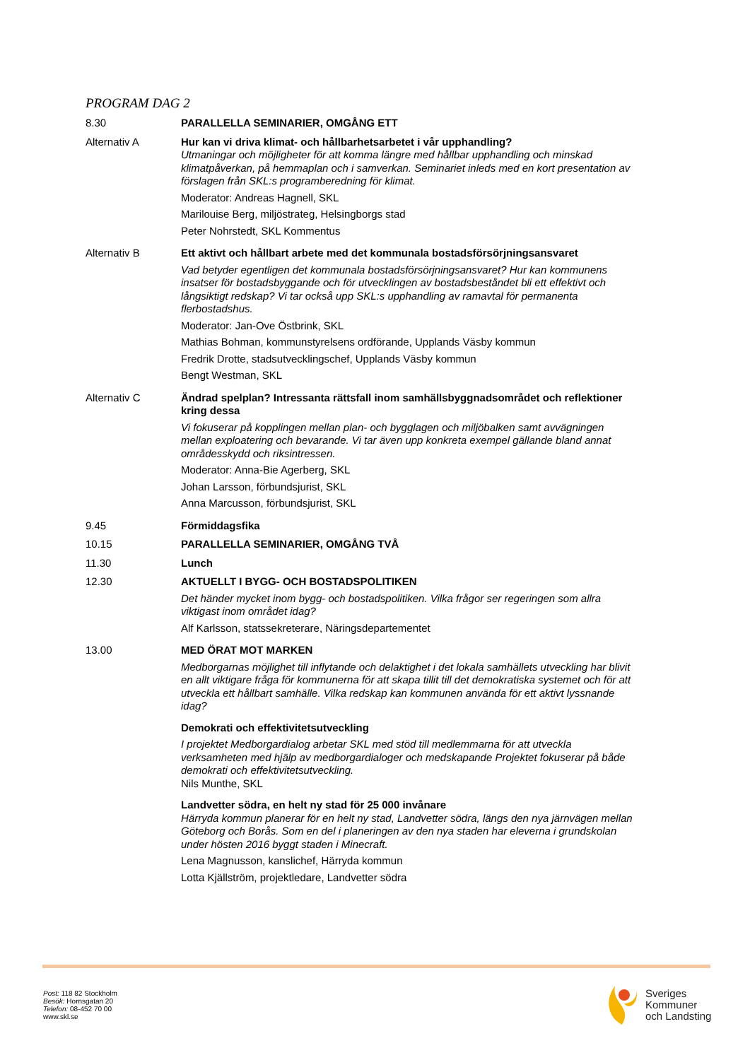PROGRAM DAG 2
8.30
PARALLELLA SEMINARIER, OMGÅNG ETT
Alternativ A
Hur kan vi driva klimat- och hållbarhetsarbetet i vår upphandling?
Utmaningar och möjligheter för att komma längre med hållbar upphandling och minskad klimatpåverkan, på hemmaplan och i samverkan. Seminariet inleds med en kort presentation av förslagen från SKL:s programberedning för klimat.
Moderator: Andreas Hagnell, SKL
Marilouise Berg, miljöstrateg, Helsingborgs stad
Peter Nohrstedt, SKL Kommentus
Alternativ B
Ett aktivt och hållbart arbete med det kommunala bostadsförsörjningsansvaret
Vad betyder egentligen det kommunala bostadsförsörjningsansvaret? Hur kan kommunens insatser för bostadsbyggande och för utvecklingen av bostadsbeståndet bli ett effektivt och långsiktigt redskap? Vi tar också upp SKL:s upphandling av ramavtal för permanenta flerbostadshus.
Moderator: Jan-Ove Östbrink, SKL
Mathias Bohman, kommunstyrelsens ordförande, Upplands Väsby kommun
Fredrik Drotte, stadsutvecklingschef, Upplands Väsby kommun
Bengt Westman, SKL
Alternativ C
Ändrad spelplan? Intressanta rättsfall inom samhällsbyggnadsområdet och reflektioner kring dessa
Vi fokuserar på kopplingen mellan plan- och bygglagen och miljöbalken samt avvägningen mellan exploatering och bevarande. Vi tar även upp konkreta exempel gällande bland annat områdesskydd och riksintressen.
Moderator: Anna-Bie Agerberg, SKL
Johan Larsson, förbundsjurist, SKL
Anna Marcusson, förbundsjurist, SKL
9.45
Förmiddagsfika
10.15
PARALLELLA SEMINARIER, OMGÅNG TVÅ
11.30
Lunch
12.30
AKTUELLT I BYGG- OCH BOSTADSPOLITIKEN
Det händer mycket inom bygg- och bostadspolitiken. Vilka frågor ser regeringen som allra viktigast inom området idag?
Alf Karlsson, statssekreterare, Näringsdepartementet
13.00
MED ÖRAT MOT MARKEN
Medborgarnas möjlighet till inflytande och delaktighet i det lokala samhällets utveckling har blivit en allt viktigare fråga för kommunerna för att skapa tillit till det demokratiska systemet och för att utveckla ett hållbart samhälle. Vilka redskap kan kommunen använda för ett aktivt lyssnande idag?
Demokrati och effektivitetsutveckling
I projektet Medborgardialog arbetar SKL med stöd till medlemmarna för att utveckla verksamheten med hjälp av medborgardialoger och medskapande Projektet fokuserar på både demokrati och effektivitetsutveckling.
Nils Munthe, SKL
Landvetter södra, en helt ny stad för 25 000 invånare
Härryda kommun planerar för en helt ny stad, Landvetter södra, längs den nya järnvägen mellan Göteborg och Borås. Som en del i planeringen av den nya staden har eleverna i grundskolan under hösten 2016 byggt staden i Minecraft.
Lena Magnusson, kanslichef, Härryda kommun
Lotta Kjällström, projektledare, Landvetter södra
Post: 118 82 Stockholm
Besök: Hornsgatan 20
Telefon: 08-452 70 00
www.skl.se
Sveriges
Kommuner
och Landsting